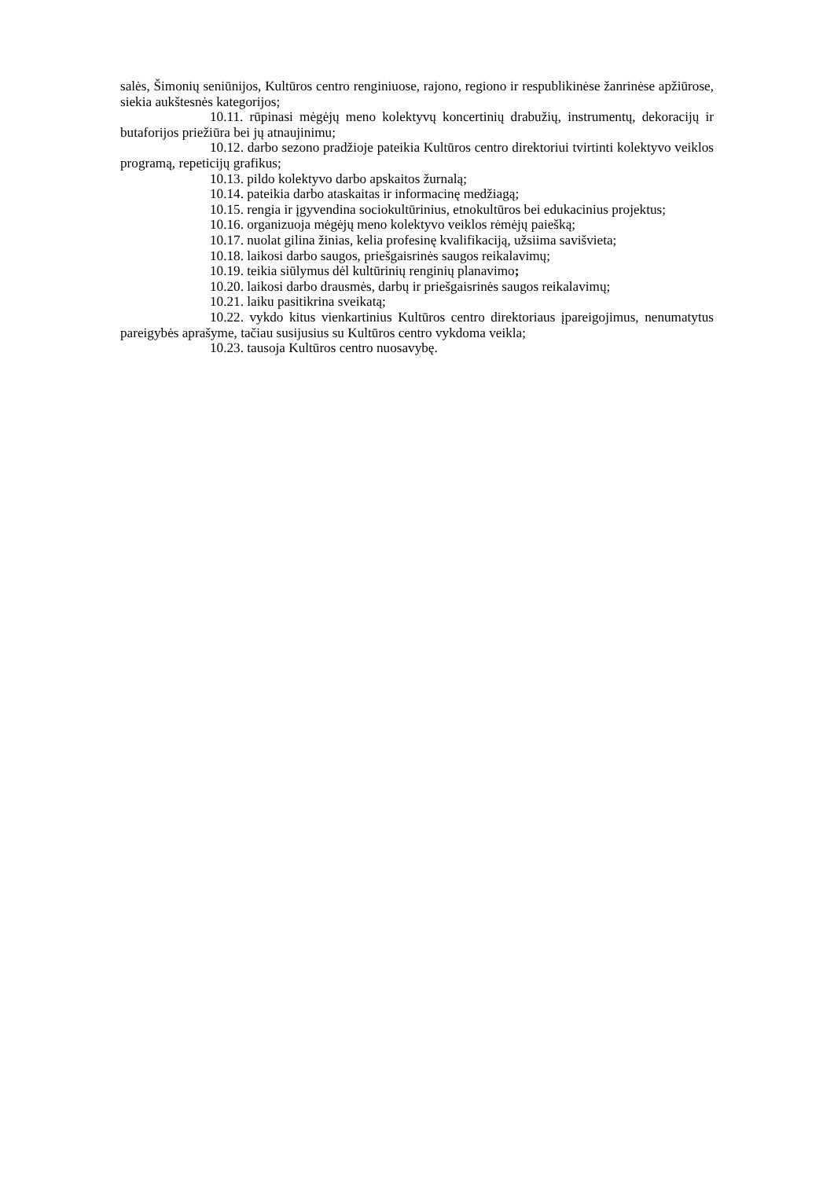salės, Šimonių seniūnijos, Kultūros centro renginiuose, rajono, regiono ir respublikinėse žanrinėse apžiūrose, siekia aukštesnės kategorijos;
10.11. rūpinasi mėgėjų meno kolektyvų koncertinių drabužių, instrumentų, dekoracijų ir butaforijos priežiūra bei jų atnaujinimu;
10.12. darbo sezono pradžioje pateikia Kultūros centro direktoriui tvirtinti kolektyvo veiklos programą, repeticijų grafikus;
10.13. pildo kolektyvo darbo apskaitos žurnalą;
10.14. pateikia darbo ataskaitas ir informacinę medžiagą;
10.15. rengia ir įgyvendina sociokultūrinius, etnokultūros bei edukacinius projektus;
10.16. organizuoja mėgėjų meno kolektyvo veiklos rėmėjų paiešką;
10.17. nuolat gilina žinias, kelia profesinę kvalifikaciją, užsiima savišvieta;
10.18. laikosi darbo saugos, priešgaisrinės saugos reikalavimų;
10.19. teikia siūlymus dėl kultūrinių renginių planavimo;
10.20. laikosi darbo drausmės, darbų ir priešgaisrinės saugos reikalavimų;
10.21. laiku pasitikrina sveikatą;
10.22. vykdo kitus vienkartinius Kultūros centro direktoriaus įpareigojimus, nenumatytus pareigybės aprašyme, tačiau susijusius su Kultūros centro vykdoma veikla;
10.23. tausoja Kultūros centro nuosavybę.